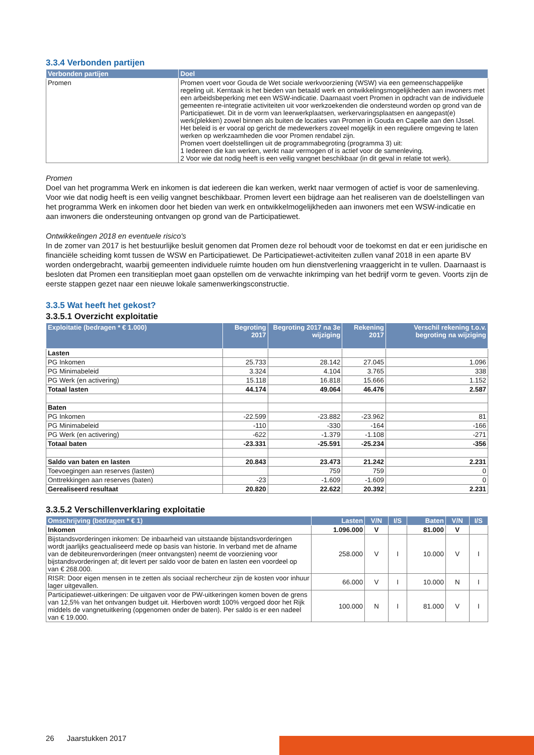3.3.4 Verbonden partijen
| Verbonden partijen | Doel |
| --- | --- |
| Promen | Promen voert voor Gouda de Wet sociale werkvoorziening (WSW) via een gemeenschappelijke regeling uit. Kerntaak is het bieden van betaald werk en ontwikkelingsmogelijkheden aan inwoners met een arbeidsbeperking met een WSW-indicatie. Daarnaast voert Promen in opdracht van de individuele gemeenten re-integratie activiteiten uit voor werkzoekenden die ondersteund worden op grond van de Participatiewet. Dit in de vorm van leerwerkplaatsen, werkervaringsplaatsen en aangepast(e) werk(plekken) zowel binnen als buiten de locaties van Promen in Gouda en Capelle aan den IJssel. Het beleid is er vooral op gericht de medewerkers zoveel mogelijk in een reguliere omgeving te laten werken op werkzaamheden die voor Promen rendabel zijn. Promen voert doelstellingen uit de programmabegroting (programma 3) uit: 1 Iedereen die kan werken, werkt naar vermogen of is actief voor de samenleving. 2 Voor wie dat nodig heeft is een veilig vangnet beschikbaar (in dit geval in relatie tot werk). |
Promen
Doel van het programma Werk en inkomen is dat iedereen die kan werken, werkt naar vermogen of actief is voor de samenleving. Voor wie dat nodig heeft is een veilig vangnet beschikbaar. Promen levert een bijdrage aan het realiseren van de doelstellingen van het programma Werk en inkomen door het bieden van werk en ontwikkelmogelijkheden aan inwoners met een WSW-indicatie en aan inwoners die ondersteuning ontvangen op grond van de Participatiewet.
Ontwikkelingen 2018 en eventuele risico's
In de zomer van 2017 is het bestuurlijke besluit genomen dat Promen deze rol behoudt voor de toekomst en dat er een juridische en financiële scheiding komt tussen de WSW en Participatiewet. De Participatiewet-activiteiten zullen vanaf 2018 in een aparte BV worden ondergebracht, waarbij gemeenten individuele ruimte houden om hun dienstverlening vraaggericht in te vullen. Daarnaast is besloten dat Promen een transitieplan moet gaan opstellen om de verwachte inkrimping van het bedrijf vorm te geven. Voorts zijn de eerste stappen gezet naar een nieuwe lokale samenwerkingsconstructie.
3.3.5 Wat heeft het gekost?
3.3.5.1 Overzicht exploitatie
| Exploitatie (bedragen * € 1.000) | Begroting 2017 | Begroting 2017 na 3e wijziging | Rekening 2017 | Verschil rekening t.o.v. begroting na wijziging |
| --- | --- | --- | --- | --- |
| Lasten | | | | |
| PG Inkomen | 25.733 | 28.142 | 27.045 | 1.096 |
| PG Minimabeleid | 3.324 | 4.104 | 3.765 | 338 |
| PG Werk (en activering) | 15.118 | 16.818 | 15.666 | 1.152 |
| Totaal lasten | 44.174 | 49.064 | 46.476 | 2.587 |
| Baten | | | | |
| PG Inkomen | -22.599 | -23.882 | -23.962 | 81 |
| PG Minimabeleid | -110 | -330 | -164 | -166 |
| PG Werk (en activering) | -622 | -1.379 | -1.108 | -271 |
| Totaal baten | -23.331 | -25.591 | -25.234 | -356 |
| Saldo van baten en lasten | 20.843 | 23.473 | 21.242 | 2.231 |
| Toevoegingen aan reserves (lasten) | | 759 | 759 | 0 |
| Onttrekkingen aan reserves (baten) | -23 | -1.609 | -1.609 | 0 |
| Gerealiseerd resultaat | 20.820 | 22.622 | 20.392 | 2.231 |
3.3.5.2 Verschillenverklaring exploitatie
| Omschrijving (bedragen * € 1) | Lasten | V/N | I/S | Baten | V/N | I/S |
| --- | --- | --- | --- | --- | --- | --- |
| Inkomen | 1.096.000 | V | | 81.000 | V | |
| Bijstandsvorderingen inkomen: De inbaarheid van uitstaande bijstandsvorderingen wordt jaarlijks geactualiseerd mede op basis van historie. In verband met de afname van de debiteurenvorderingen (meer ontvangsten) neemt de voorziening voor bijstandsvorderingen af; dit levert per saldo voor de baten en lasten een voordeel op van € 268.000. | 258.000 | V | I | 10.000 | V | I |
| RISR: Door eigen mensen in te zetten als sociaal rechercheur zijn de kosten voor inhuur lager uitgevallen. | 66.000 | V | I | 10.000 | N | I |
| Participatiewet-uitkeringen: De uitgaven voor de PW-uitkeringen komen boven de grens van 12,5% van het ontvangen budget uit. Hierboven wordt 100% vergoed door het Rijk middels de vangnetuitkering (opgenomen onder de baten). Per saldo is er een nadeel van € 19.000. | 100.000 | N | I | 81.000 | V | I |
26 Jaarstukken 2017